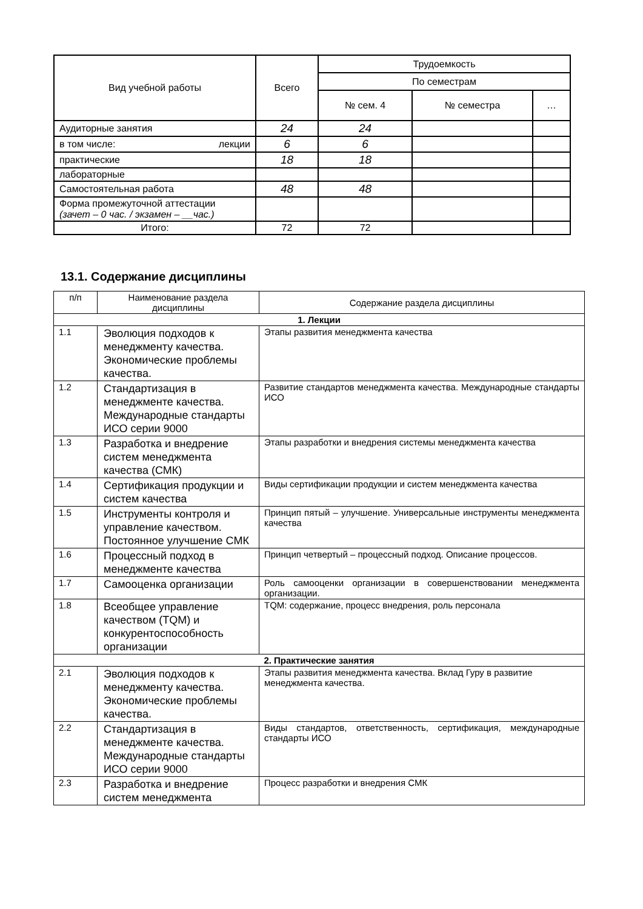| Вид учебной работы | Всего | Трудоемкость | | |
| --- | --- | --- | --- | --- |
| | | По семестрам | | |
| | | № сем. 4 | № семестра | … |
| Аудиторные занятия | 24 | 24 | | |
| в том числе: лекции | 6 | 6 | | |
| практические | 18 | 18 | | |
| лабораторные | | | | |
| Самостоятельная работа | 48 | 48 | | |
| Форма промежуточной аттестации (зачет – 0 час. / экзамен – __час.) | | | | |
| Итого: | 72 | 72 | | |
13.1. Содержание дисциплины
| п/п | Наименование раздела дисциплины | Содержание раздела дисциплины |
| 1. Лекции | | |
| 1.1 | Эволюция подходов к менеджменту качества. Экономические проблемы качества. | Этапы развития менеджмента качества |
| 1.2 | Стандартизация в менеджменте качества. Международные стандарты ИСО серии 9000 | Развитие стандартов менеджмента качества. Международные стандарты ИСО |
| 1.3 | Разработка и внедрение систем менеджмента качества (СМК) | Этапы разработки и внедрения системы менеджмента качества |
| 1.4 | Сертификация продукции и систем качества | Виды сертификации продукции и систем менеджмента качества |
| 1.5 | Инструменты контроля и управление качеством. Постоянное улучшение СМК | Принцип пятый – улучшение. Универсальные инструменты менеджмента качества |
| 1.6 | Процессный подход в менеджменте качества | Принцип четвертый – процессный подход. Описание процессов. |
| 1.7 | Самооценка организации | Роль самооценки организации в совершенствовании менеджмента организации. |
| 1.8 | Всеобщее управление качеством (TQM) и конкурентоспособность организации | TQM: содержание, процесс внедрения, роль персонала |
| 2. Практические занятия | | |
| 2.1 | Эволюция подходов к менеджменту качества. Экономические проблемы качества. | Этапы развития менеджмента качества. Вклад Гуру в развитие менеджмента качества. |
| 2.2 | Стандартизация в менеджменте качества. Международные стандарты ИСО серии 9000 | Виды стандартов, ответственность, сертификация, международные стандарты ИСО |
| 2.3 | Разработка и внедрение систем менеджмента | Процесс разработки и внедрения СМК |